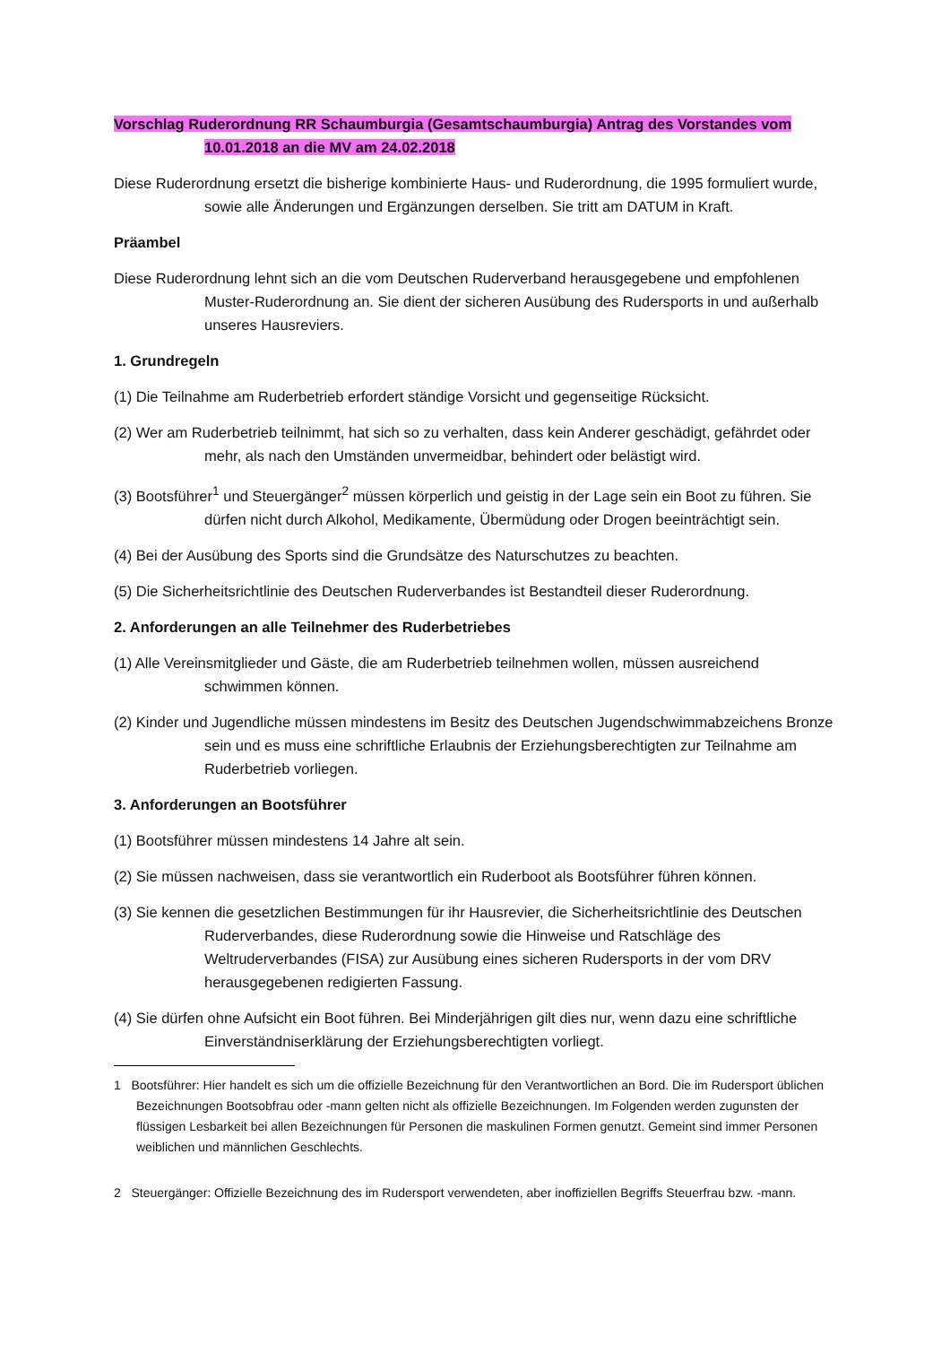Vorschlag Ruderordnung RR Schaumburgia (Gesamtschaumburgia) Antrag des Vorstandes vom 10.01.2018 an die MV am 24.02.2018
Diese Ruderordnung ersetzt die bisherige kombinierte Haus- und Ruderordnung, die 1995 formuliert wurde, sowie alle Änderungen und Ergänzungen derselben. Sie tritt am DATUM in Kraft.
Präambel
Diese Ruderordnung lehnt sich an die vom Deutschen Ruderverband herausgegebene und empfohlenen Muster-Ruderordnung an. Sie dient der sicheren Ausübung des Rudersports in und außerhalb unseres Hausreviers.
1. Grundregeln
(1) Die Teilnahme am Ruderbetrieb erfordert ständige Vorsicht und gegenseitige Rücksicht.
(2) Wer am Ruderbetrieb teilnimmt, hat sich so zu verhalten, dass kein Anderer geschädigt, gefährdet oder mehr, als nach den Umständen unvermeidbar, behindert oder belästigt wird.
(3) Bootsführer<sup>1</sup> und Steuergänger<sup>2</sup> müssen körperlich und geistig in der Lage sein ein Boot zu führen. Sie dürfen nicht durch Alkohol, Medikamente, Übermüdung oder Drogen beeinträchtigt sein.
(4) Bei der Ausübung des Sports sind die Grundsätze des Naturschutzes zu beachten.
(5) Die Sicherheitsrichtlinie des Deutschen Ruderverbandes ist Bestandteil dieser Ruderordnung.
2. Anforderungen an alle Teilnehmer des Ruderbetriebes
(1) Alle Vereinsmitglieder und Gäste, die am Ruderbetrieb teilnehmen wollen, müssen ausreichend schwimmen können.
(2) Kinder und Jugendliche müssen mindestens im Besitz des Deutschen Jugendschwimmabzeichens Bronze sein und es muss eine schriftliche Erlaubnis der Erziehungsberechtigten zur Teilnahme am Ruderbetrieb vorliegen.
3. Anforderungen an Bootsführer
(1) Bootsführer müssen mindestens 14 Jahre alt sein.
(2) Sie müssen nachweisen, dass sie verantwortlich ein Ruderboot als Bootsführer führen können.
(3) Sie kennen die gesetzlichen Bestimmungen für ihr Hausrevier, die Sicherheitsrichtlinie des Deutschen Ruderverbandes, diese Ruderordnung sowie die Hinweise und Ratschläge des Weltruderverbandes (FISA) zur Ausübung eines sicheren Rudersports in der vom DRV herausgegebenen redigierten Fassung.
(4) Sie dürfen ohne Aufsicht ein Boot führen. Bei Minderjährigen gilt dies nur, wenn dazu eine schriftliche Einverständniserklärung der Erziehungsberechtigten vorliegt.
1 Bootsführer: Hier handelt es sich um die offizielle Bezeichnung für den Verantwortlichen an Bord. Die im Rudersport üblichen Bezeichnungen Bootsobfrau oder -mann gelten nicht als offizielle Bezeichnungen. Im Folgenden werden zugunsten der flüssigen Lesbarkeit bei allen Bezeichnungen für Personen die maskulinen Formen genutzt. Gemeint sind immer Personen weiblichen und männlichen Geschlechts.
2 Steuergänger: Offizielle Bezeichnung des im Rudersport verwendeten, aber inoffiziellen Begriffs Steuerfrau bzw. -mann.